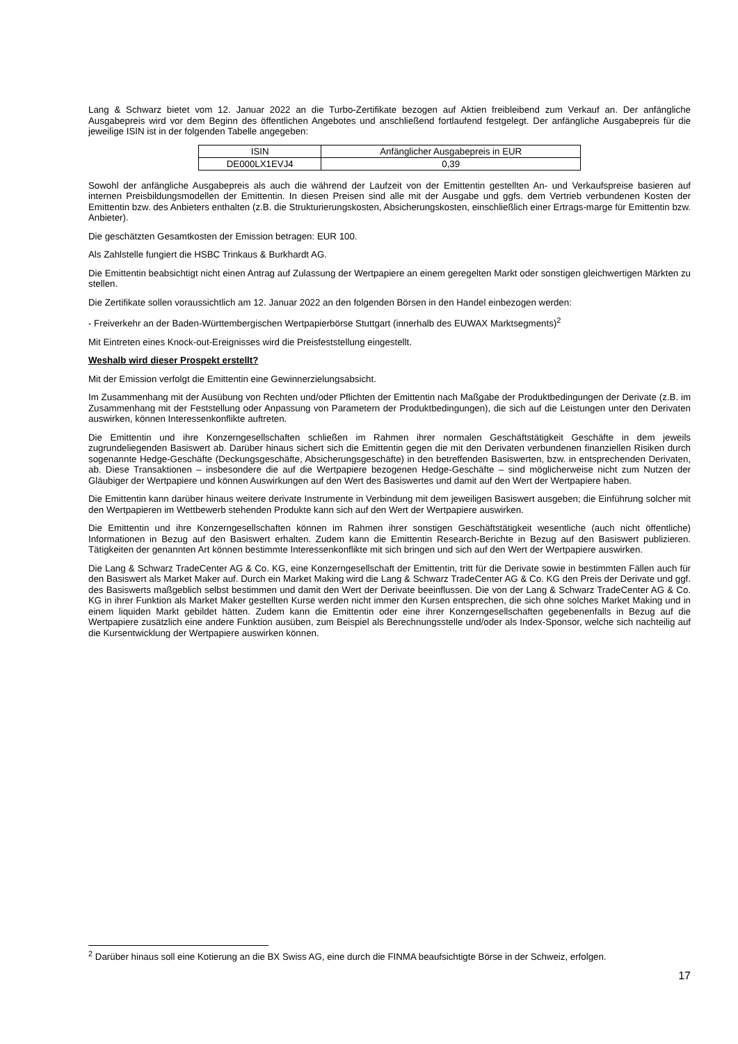Lang & Schwarz bietet vom 12. Januar 2022 an die Turbo-Zertifikate bezogen auf Aktien freibleibend zum Verkauf an. Der anfängliche Ausgabepreis wird vor dem Beginn des öffentlichen Angebotes und anschließend fortlaufend festgelegt. Der anfängliche Ausgabepreis für die jeweilige ISIN ist in der folgenden Tabelle angegeben:
| ISIN | Anfänglicher Ausgabepreis in EUR |
| DE000LX1EVJ4 | 0,39 |
Sowohl der anfängliche Ausgabepreis als auch die während der Laufzeit von der Emittentin gestellten An- und Verkaufspreise basieren auf internen Preisbildungsmodellen der Emittentin. In diesen Preisen sind alle mit der Ausgabe und ggfs. dem Vertrieb verbundenen Kosten der Emittentin bzw. des Anbieters enthalten (z.B. die Strukturierungskosten, Absicherungskosten, einschließlich einer Ertrags-marge für Emittentin bzw. Anbieter).
Die geschätzten Gesamtkosten der Emission betragen: EUR 100.
Als Zahlstelle fungiert die HSBC Trinkaus & Burkhardt AG.
Die Emittentin beabsichtigt nicht einen Antrag auf Zulassung der Wertpapiere an einem geregelten Markt oder sonstigen gleichwertigen Märkten zu stellen.
Die Zertifikate sollen voraussichtlich am 12. Januar 2022 an den folgenden Börsen in den Handel einbezogen werden:
- Freiverkehr an der Baden-Württembergischen Wertpapierbörse Stuttgart (innerhalb des EUWAX Marktsegments)<sup>2</sup>
Mit Eintreten eines Knock-out-Ereignisses wird die Preisfeststellung eingestellt.
Weshalb wird dieser Prospekt erstellt?
Mit der Emission verfolgt die Emittentin eine Gewinnerzielungsabsicht.
Im Zusammenhang mit der Ausübung von Rechten und/oder Pflichten der Emittentin nach Maßgabe der Produktbedingungen der Derivate (z.B. im Zusammenhang mit der Feststellung oder Anpassung von Parametern der Produktbedingungen), die sich auf die Leistungen unter den Derivaten auswirken, können Interessenkonflikte auftreten.
Die Emittentin und ihre Konzerngesellschaften schließen im Rahmen ihrer normalen Geschäftstätigkeit Geschäfte in dem jeweils zugrundeliegenden Basiswert ab. Darüber hinaus sichert sich die Emittentin gegen die mit den Derivaten verbundenen finanziellen Risiken durch sogenannte Hedge-Geschäfte (Deckungsgeschäfte, Absicherungsgeschäfte) in den betreffenden Basiswerten, bzw. in entsprechenden Derivaten, ab. Diese Transaktionen – insbesondere die auf die Wertpapiere bezogenen Hedge-Geschäfte – sind möglicherweise nicht zum Nutzen der Gläubiger der Wertpapiere und können Auswirkungen auf den Wert des Basiswertes und damit auf den Wert der Wertpapiere haben.
Die Emittentin kann darüber hinaus weitere derivate Instrumente in Verbindung mit dem jeweiligen Basiswert ausgeben; die Einführung solcher mit den Wertpapieren im Wettbewerb stehenden Produkte kann sich auf den Wert der Wertpapiere auswirken.
Die Emittentin und ihre Konzerngesellschaften können im Rahmen ihrer sonstigen Geschäftstätigkeit wesentliche (auch nicht öffentliche) Informationen in Bezug auf den Basiswert erhalten. Zudem kann die Emittentin Research-Berichte in Bezug auf den Basiswert publizieren. Tätigkeiten der genannten Art können bestimmte Interessenkonflikte mit sich bringen und sich auf den Wert der Wertpapiere auswirken.
Die Lang & Schwarz TradeCenter AG & Co. KG, eine Konzerngesellschaft der Emittentin, tritt für die Derivate sowie in bestimmten Fällen auch für den Basiswert als Market Maker auf. Durch ein Market Making wird die Lang & Schwarz TradeCenter AG & Co. KG den Preis der Derivate und ggf. des Basiswerts maßgeblich selbst bestimmen und damit den Wert der Derivate beeinflussen. Die von der Lang & Schwarz TradeCenter AG & Co. KG in ihrer Funktion als Market Maker gestellten Kurse werden nicht immer den Kursen entsprechen, die sich ohne solches Market Making und in einem liquiden Markt gebildet hätten. Zudem kann die Emittentin oder eine ihrer Konzerngesellschaften gegebenenfalls in Bezug auf die Wertpapiere zusätzlich eine andere Funktion ausüben, zum Beispiel als Berechnungsstelle und/oder als Index-Sponsor, welche sich nachteilig auf die Kursentwicklung der Wertpapiere auswirken können.
<sup>2</sup> Darüber hinaus soll eine Kotierung an die BX Swiss AG, eine durch die FINMA beaufsichtigte Börse in der Schweiz, erfolgen.
17